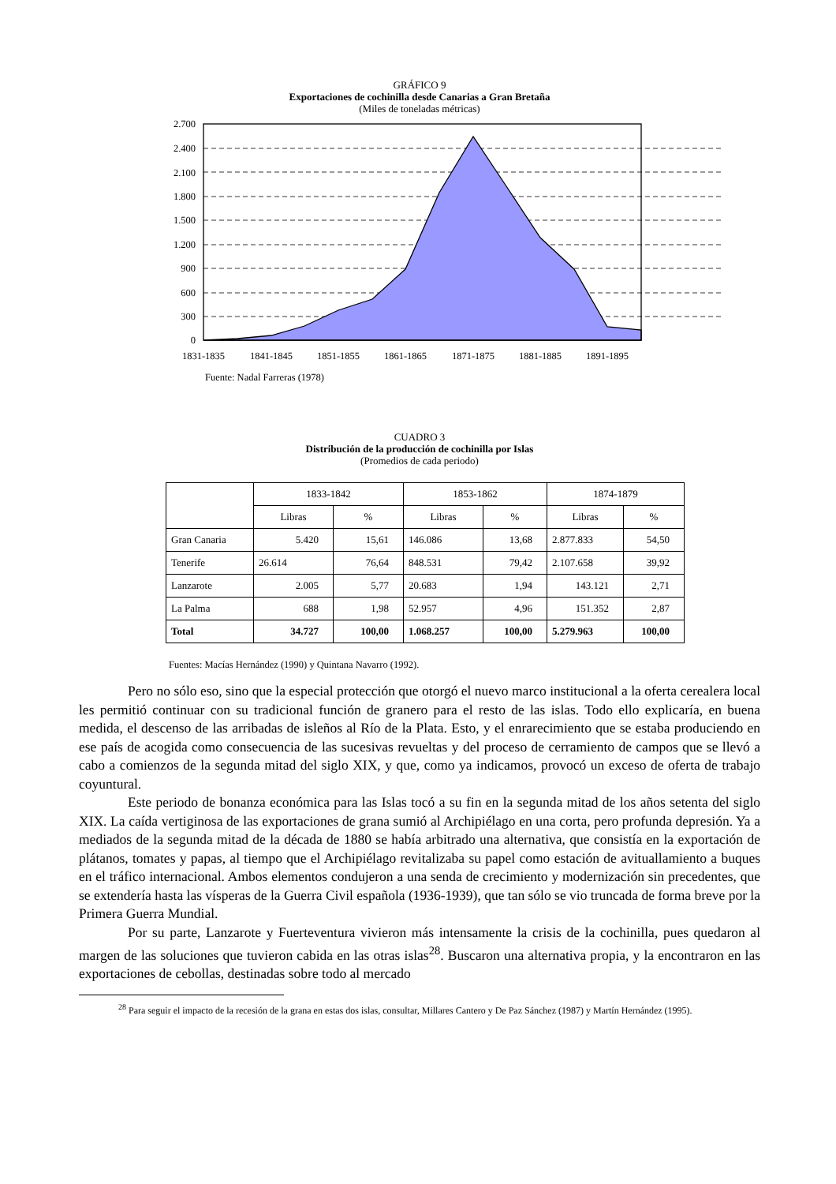GRÁFICO 9
Exportaciones de cochinilla desde Canarias a Gran Bretaña
(Miles de toneladas métricas)
2.700
2.400
2.100
1.800
1.500
1.200
900
600
300
0
1831-1835
1841-1845
1851-1855
1861-1865
1871-1875
1881-1885
1891-1895
Fuente: Nadal Farreras (1978)
CUADRO 3
Distribución de la producción de cochinilla por Islas
(Promedios de cada periodo)
| | 1833-1842 | | 1853-1862 | | 1874-1879 | |
| --- | --- | --- | --- | --- | --- | --- |
| | Libras | % | Libras | % | Libras | % |
| Gran Canaria | 5.420 | 15,61 | 146.086 | 13,68 | 2.877.833 | 54,50 |
| Tenerife | 26.614 | 76,64 | 848.531 | 79,42 | 2.107.658 | 39,92 |
| Lanzarote | 2.005 | 5,77 | 20.683 | 1,94 | 143.121 | 2,71 |
| La Palma | 688 | 1,98 | 52.957 | 4,96 | 151.352 | 2,87 |
| Total | 34.727 | 100,00 | 1.068.257 | 100,00 | 5.279.963 | 100,00 |
Fuentes: Macías Hernández (1990) y Quintana Navarro (1992).
Pero no sólo eso, sino que la especial protección que otorgó el nuevo marco institucional a la oferta cerealera local les permitió continuar con su tradicional función de granero para el resto de las islas. Todo ello explicaría, en buena medida, el descenso de las arribadas de isleños al Río de la Plata. Esto, y el enrarecimiento que se estaba produciendo en ese país de acogida como consecuencia de las sucesivas revueltas y del proceso de cerramiento de campos que se llevó a cabo a comienzos de la segunda mitad del siglo XIX, y que, como ya indicamos, provocó un exceso de oferta de trabajo coyuntural.
Este periodo de bonanza económica para las Islas tocó a su fin en la segunda mitad de los años setenta del siglo XIX. La caída vertiginosa de las exportaciones de grana sumió al Archipiélago en una corta, pero profunda depresión. Ya a mediados de la segunda mitad de la década de 1880 se había arbitrado una alternativa, que consistía en la exportación de plátanos, tomates y papas, al tiempo que el Archipiélago revitalizaba su papel como estación de avituallamiento a buques en el tráfico internacional. Ambos elementos condujeron a una senda de crecimiento y modernización sin precedentes, que se extendería hasta las vísperas de la Guerra Civil española (1936-1939), que tan sólo se vio truncada de forma breve por la Primera Guerra Mundial.
Por su parte, Lanzarote y Fuerteventura vivieron más intensamente la crisis de la cochinilla, pues quedaron al margen de las soluciones que tuvieron cabida en las otras islas<sup>28</sup>. Buscaron una alternativa propia, y la encontraron en las exportaciones de cebollas, destinadas sobre todo al mercado
<sup>28</sup> Para seguir el impacto de la recesión de la grana en estas dos islas, consultar, Millares Cantero y De Paz Sánchez (1987) y Martín Hernández (1995).